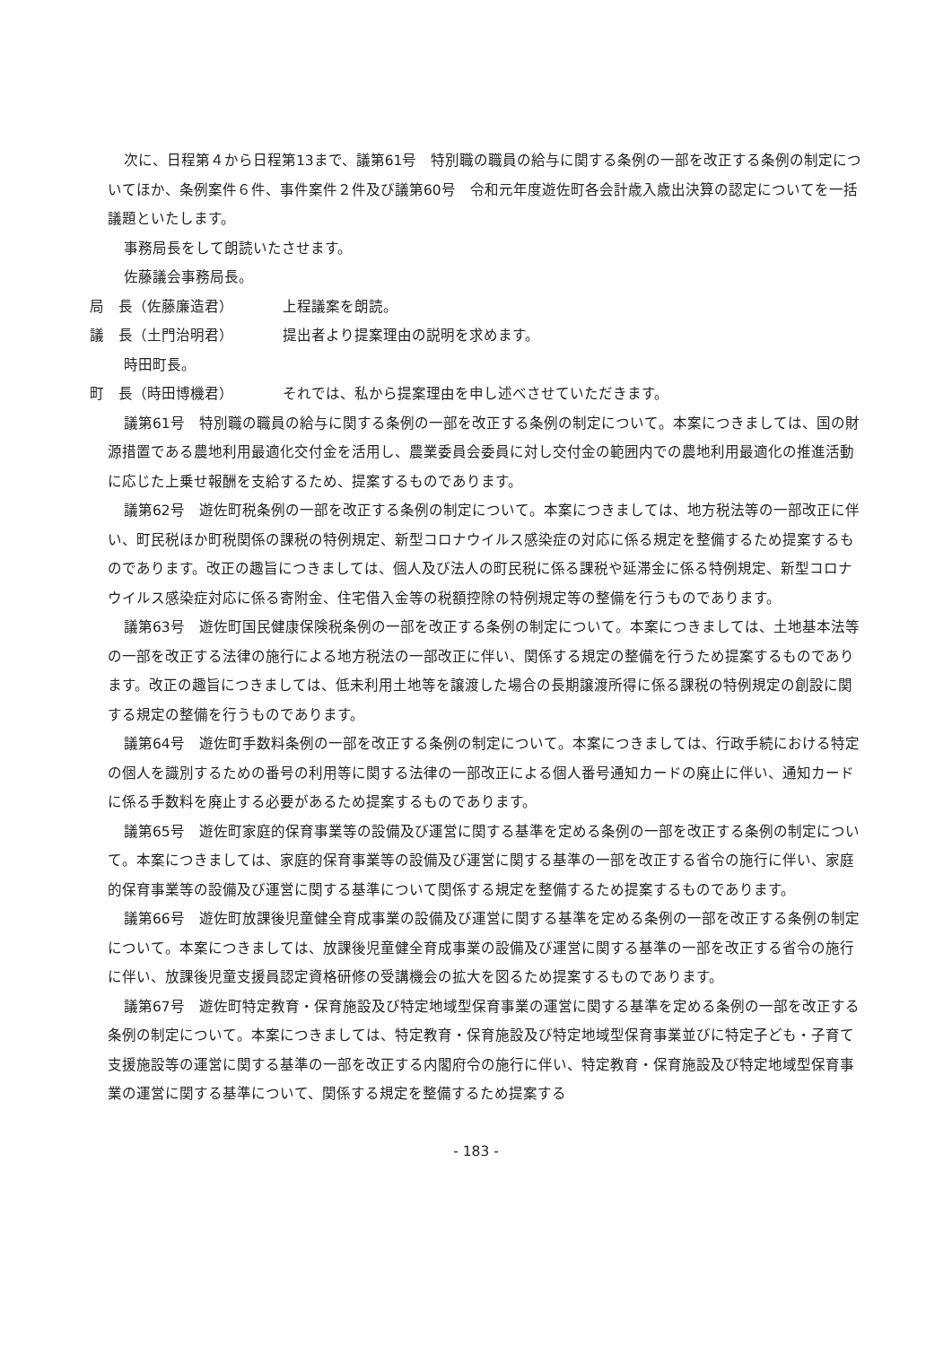次に、日程第４から日程第13まで、議第61号　特別職の職員の給与に関する条例の一部を改正する条例の制定についてほか、条例案件６件、事件案件２件及び議第60号　令和元年度遊佐町各会計歳入歳出決算の認定についてを一括議題といたします。
事務局長をして朗読いたさせます。
佐藤議会事務局長。
局　長（佐藤廉造君） 上程議案を朗読。
議　長（土門治明君） 提出者より提案理由の説明を求めます。
時田町長。
町　長（時田博機君） それでは、私から提案理由を申し述べさせていただきます。
議第61号　特別職の職員の給与に関する条例の一部を改正する条例の制定について。本案につきましては、国の財源措置である農地利用最適化交付金を活用し、農業委員会委員に対し交付金の範囲内での農地利用最適化の推進活動に応じた上乗せ報酬を支給するため、提案するものであります。
議第62号　遊佐町税条例の一部を改正する条例の制定について。本案につきましては、地方税法等の一部改正に伴い、町民税ほか町税関係の課税の特例規定、新型コロナウイルス感染症の対応に係る規定を整備するため提案するものであります。改正の趣旨につきましては、個人及び法人の町民税に係る課税や延滞金に係る特例規定、新型コロナウイルス感染症対応に係る寄附金、住宅借入金等の税額控除の特例規定等の整備を行うものであります。
議第63号　遊佐町国民健康保険税条例の一部を改正する条例の制定について。本案につきましては、土地基本法等の一部を改正する法律の施行による地方税法の一部改正に伴い、関係する規定の整備を行うため提案するものであります。改正の趣旨につきましては、低未利用土地等を譲渡した場合の長期譲渡所得に係る課税の特例規定の創設に関する規定の整備を行うものであります。
議第64号　遊佐町手数料条例の一部を改正する条例の制定について。本案につきましては、行政手続における特定の個人を識別するための番号の利用等に関する法律の一部改正による個人番号通知カードの廃止に伴い、通知カードに係る手数料を廃止する必要があるため提案するものであります。
議第65号　遊佐町家庭的保育事業等の設備及び運営に関する基準を定める条例の一部を改正する条例の制定について。本案につきましては、家庭的保育事業等の設備及び運営に関する基準の一部を改正する省令の施行に伴い、家庭的保育事業等の設備及び運営に関する基準について関係する規定を整備するため提案するものであります。
議第66号　遊佐町放課後児童健全育成事業の設備及び運営に関する基準を定める条例の一部を改正する条例の制定について。本案につきましては、放課後児童健全育成事業の設備及び運営に関する基準の一部を改正する省令の施行に伴い、放課後児童支援員認定資格研修の受講機会の拡大を図るため提案するものであります。
議第67号　遊佐町特定教育・保育施設及び特定地域型保育事業の運営に関する基準を定める条例の一部を改正する条例の制定について。本案につきましては、特定教育・保育施設及び特定地域型保育事業並びに特定子ども・子育て支援施設等の運営に関する基準の一部を改正する内閣府令の施行に伴い、特定教育・保育施設及び特定地域型保育事業の運営に関する基準について、関係する規定を整備するため提案する
- 183 -